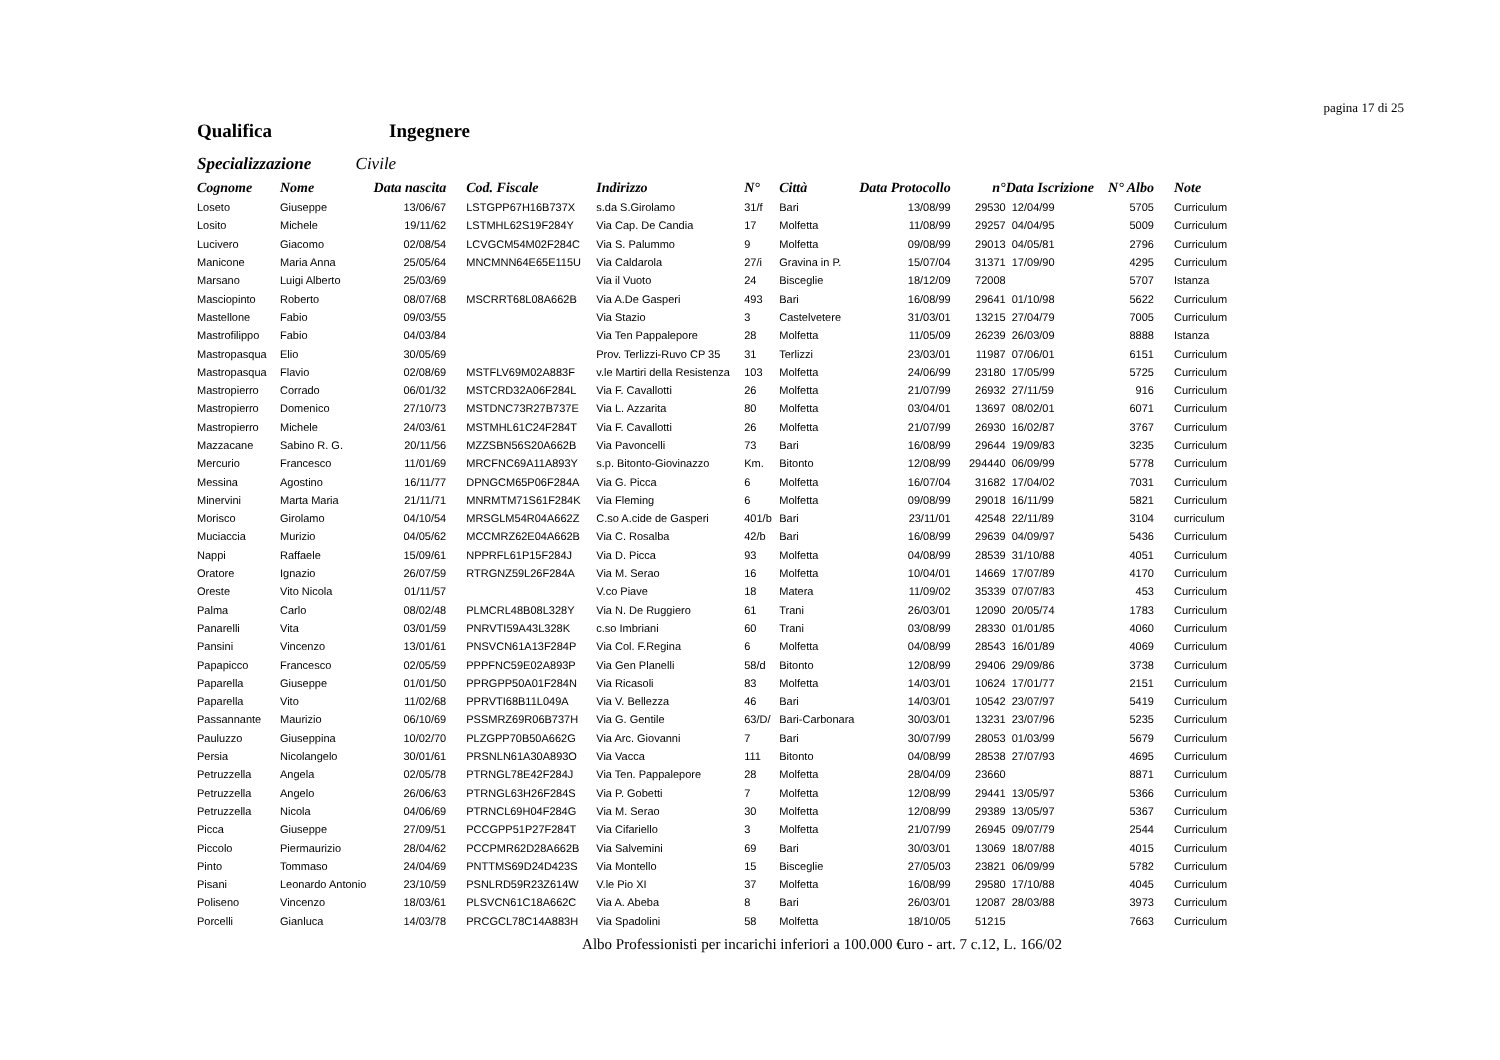pagina 17 di 25
Qualifica Ingegnere
Specializzazione Civile
| Cognome | Nome | Data nascita | | Cod. Fiscale | Indirizzo | N° | Città | Data Protocollo | n° | Data Iscrizione | N° Albo | | Note |
| --- | --- | --- | --- | --- | --- | --- | --- | --- | --- | --- | --- | --- | --- |
| Loseto | Giuseppe | 13/06/67 | | LSTGPP67H16B737X | s.da S.Girolamo | 31/f | Bari | 13/08/99 | 29530 | 12/04/99 | 5705 | | Curriculum |
| Losito | Michele | 19/11/62 | | LSTMHL62S19F284Y | Via Cap. De Candia | 17 | Molfetta | 11/08/99 | 29257 | 04/04/95 | 5009 | | Curriculum |
| Lucivero | Giacomo | 02/08/54 | | LCVGCM54M02F284C | Via S. Palummo | 9 | Molfetta | 09/08/99 | 29013 | 04/05/81 | 2796 | | Curriculum |
| Manicone | Maria Anna | 25/05/64 | | MNCMNN64E65E115U | Via Caldarola | 27/i | Gravina in P. | 15/07/04 | 31371 | 17/09/90 | 4295 | | Curriculum |
| Marsano | Luigi Alberto | 25/03/69 | | | Via il Vuoto | 24 | Bisceglie | 18/12/09 | 72008 | | 5707 | | Istanza |
| Masciopinto | Roberto | 08/07/68 | | MSCRRT68L08A662B | Via A.De Gasperi | 493 | Bari | 16/08/99 | 29641 | 01/10/98 | 5622 | | Curriculum |
| Mastellone | Fabio | 09/03/55 | | | Via Stazio | 3 | Castelvetere | 31/03/01 | 13215 | 27/04/79 | 7005 | | Curriculum |
| Mastrofilippo | Fabio | 04/03/84 | | | Via Ten Pappalepore | 28 | Molfetta | 11/05/09 | 26239 | 26/03/09 | 8888 | | Istanza |
| Mastropasqua | Elio | 30/05/69 | | | Prov. Terlizzi-Ruvo CP 35 | 31 | Terlizzi | 23/03/01 | 11987 | 07/06/01 | 6151 | | Curriculum |
| Mastropasqua | Flavio | 02/08/69 | | MSTFLV69M02A883F | v.le Martiri della Resistenza | 103 | Molfetta | 24/06/99 | 23180 | 17/05/99 | 5725 | | Curriculum |
| Mastropierro | Corrado | 06/01/32 | | MSTCRD32A06F284L | Via F. Cavallotti | 26 | Molfetta | 21/07/99 | 26932 | 27/11/59 | 916 | | Curriculum |
| Mastropierro | Domenico | 27/10/73 | | MSTDNC73R27B737E | Via L. Azzarita | 80 | Molfetta | 03/04/01 | 13697 | 08/02/01 | 6071 | | Curriculum |
| Mastropierro | Michele | 24/03/61 | | MSTMHL61C24F284T | Via F. Cavallotti | 26 | Molfetta | 21/07/99 | 26930 | 16/02/87 | 3767 | | Curriculum |
| Mazzacane | Sabino R. G. | 20/11/56 | | MZZSBN56S20A662B | Via Pavoncelli | 73 | Bari | 16/08/99 | 29644 | 19/09/83 | 3235 | | Curriculum |
| Mercurio | Francesco | 11/01/69 | | MRCFNC69A11A893Y | s.p. Bitonto-Giovinazzo | Km. | Bitonto | 12/08/99 | 294440 | 06/09/99 | 5778 | | Curriculum |
| Messina | Agostino | 16/11/77 | | DPNGCM65P06F284A | Via G. Picca | 6 | Molfetta | 16/07/04 | 31682 | 17/04/02 | 7031 | | Curriculum |
| Minervini | Marta Maria | 21/11/71 | | MNRMTM71S61F284K | Via Fleming | 6 | Molfetta | 09/08/99 | 29018 | 16/11/99 | 5821 | | Curriculum |
| Morisco | Girolamo | 04/10/54 | | MRSGLM54R04A662Z | C.so A.cide de Gasperi | 401/b | Bari | 23/11/01 | 42548 | 22/11/89 | 3104 | | curriculum |
| Muciaccia | Murizio | 04/05/62 | | MCCMRZ62E04A662B | Via C. Rosalba | 42/b | Bari | 16/08/99 | 29639 | 04/09/97 | 5436 | | Curriculum |
| Nappi | Raffaele | 15/09/61 | | NPPRFL61P15F284J | Via D. Picca | 93 | Molfetta | 04/08/99 | 28539 | 31/10/88 | 4051 | | Curriculum |
| Oratore | Ignazio | 26/07/59 | | RTRGNZ59L26F284A | Via M. Serao | 16 | Molfetta | 10/04/01 | 14669 | 17/07/89 | 4170 | | Curriculum |
| Oreste | Vito Nicola | 01/11/57 | | | V.co Piave | 18 | Matera | 11/09/02 | 35339 | 07/07/83 | 453 | | Curriculum |
| Palma | Carlo | 08/02/48 | | PLMCRL48B08L328Y | Via N. De Ruggiero | 61 | Trani | 26/03/01 | 12090 | 20/05/74 | 1783 | | Curriculum |
| Panarelli | Vita | 03/01/59 | | PNRVTI59A43L328K | c.so Imbriani | 60 | Trani | 03/08/99 | 28330 | 01/01/85 | 4060 | | Curriculum |
| Pansini | Vincenzo | 13/01/61 | | PNSVCN61A13F284P | Via Col. F.Regina | 6 | Molfetta | 04/08/99 | 28543 | 16/01/89 | 4069 | | Curriculum |
| Papapicco | Francesco | 02/05/59 | | PPPFNC59E02A893P | Via Gen Planelli | 58/d | Bitonto | 12/08/99 | 29406 | 29/09/86 | 3738 | | Curriculum |
| Paparella | Giuseppe | 01/01/50 | | PPRGPP50A01F284N | Via Ricasoli | 83 | Molfetta | 14/03/01 | 10624 | 17/01/77 | 2151 | | Curriculum |
| Paparella | Vito | 11/02/68 | | PPRVTI68B11L049A | Via V. Bellezza | 46 | Bari | 14/03/01 | 10542 | 23/07/97 | 5419 | | Curriculum |
| Passannante | Maurizio | 06/10/69 | | PSSMRZ69R06B737H | Via G. Gentile | 63/D/ | Bari-Carbonara | 30/03/01 | 13231 | 23/07/96 | 5235 | | Curriculum |
| Pauluzzo | Giuseppina | 10/02/70 | | PLZGPP70B50A662G | Via Arc. Giovanni | 7 | Bari | 30/07/99 | 28053 | 01/03/99 | 5679 | | Curriculum |
| Persia | Nicolangelo | 30/01/61 | | PRSNLN61A30A893O | Via Vacca | 111 | Bitonto | 04/08/99 | 28538 | 27/07/93 | 4695 | | Curriculum |
| Petruzzella | Angela | 02/05/78 | | PTRNGL78E42F284J | Via Ten. Pappalepore | 28 | Molfetta | 28/04/09 | 23660 | | 8871 | | Curriculum |
| Petruzzella | Angelo | 26/06/63 | | PTRNGL63H26F284S | Via P. Gobetti | 7 | Molfetta | 12/08/99 | 29441 | 13/05/97 | 5366 | | Curriculum |
| Petruzzella | Nicola | 04/06/69 | | PTRNCL69H04F284G | Via M. Serao | 30 | Molfetta | 12/08/99 | 29389 | 13/05/97 | 5367 | | Curriculum |
| Picca | Giuseppe | 27/09/51 | | PCCGPP51P27F284T | Via Cifariello | 3 | Molfetta | 21/07/99 | 26945 | 09/07/79 | 2544 | | Curriculum |
| Piccolo | Piermaurizio | 28/04/62 | | PCCPMR62D28A662B | Via Salvemini | 69 | Bari | 30/03/01 | 13069 | 18/07/88 | 4015 | | Curriculum |
| Pinto | Tommaso | 24/04/69 | | PNTTMS69D24D423S | Via Montello | 15 | Bisceglie | 27/05/03 | 23821 | 06/09/99 | 5782 | | Curriculum |
| Pisani | Leonardo Antonio | 23/10/59 | | PSNLRD59R23Z614W | V.le Pio XI | 37 | Molfetta | 16/08/99 | 29580 | 17/10/88 | 4045 | | Curriculum |
| Poliseno | Vincenzo | 18/03/61 | | PLSVCN61C18A662C | Via A. Abeba | 8 | Bari | 26/03/01 | 12087 | 28/03/88 | 3973 | | Curriculum |
| Porcelli | Gianluca | 14/03/78 | | PRCGCL78C14A883H | Via Spadolini | 58 | Molfetta | 18/10/05 | 51215 | | 7663 | | Curriculum |
Albo Professionisti per incarichi inferiori a 100.000 €uro - art. 7 c.12, L. 166/02